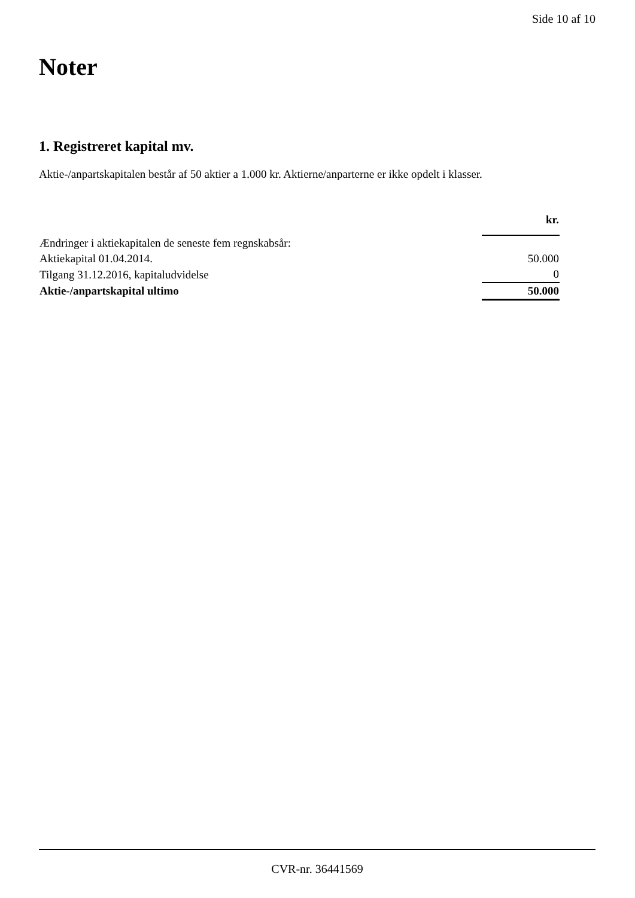Side 10 af 10
Noter
1. Registreret kapital mv.
Aktie-/anpartskapitalen består af 50 aktier a 1.000 kr. Aktierne/anparterne er ikke opdelt i klasser.
| | kr. |
| Ændringer i aktiekapitalen de seneste fem regnskabsår: | |
| Aktiekapital 01.04.2014. | 50.000 |
| Tilgang 31.12.2016, kapitaludvidelse | 0 |
| Aktie-/anpartskapital ultimo | 50.000 |
CVR-nr. 36441569